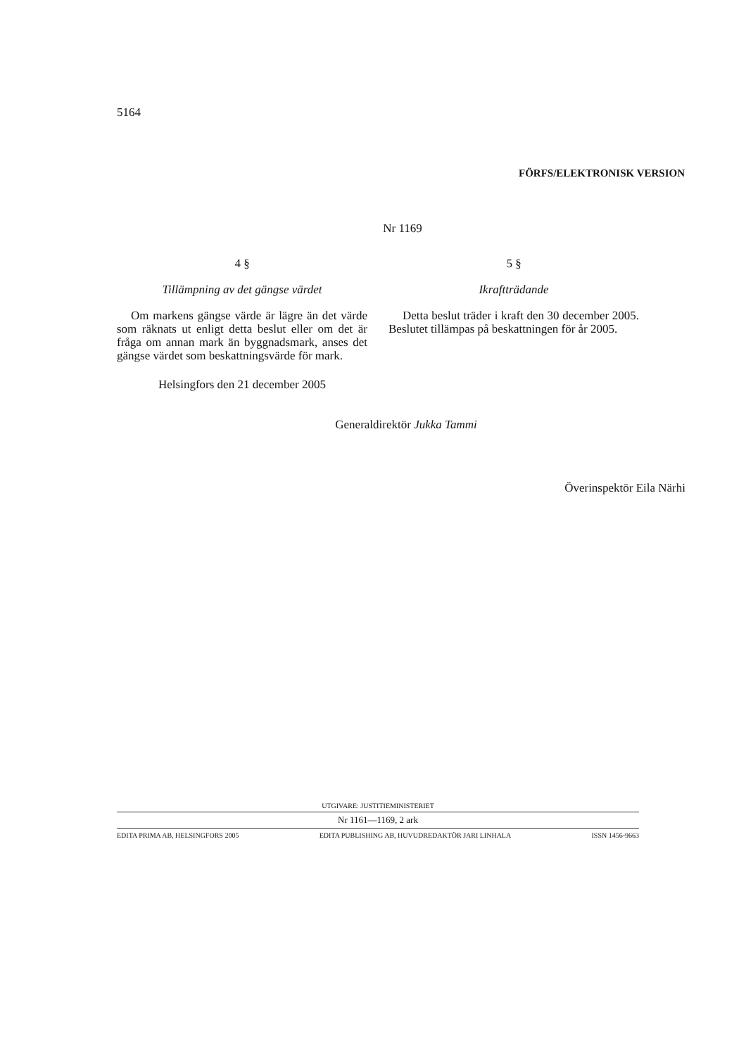5164
FÖRFS/ELEKTRONISK VERSION
Nr 1169
4 §
Tillämpning av det gängse värdet
Om markens gängse värde är lägre än det värde som räknats ut enligt detta beslut eller om det är fråga om annan mark än byggnadsmark, anses det gängse värdet som beskattningsvärde för mark.
Helsingfors den 21 december 2005
5 §
Ikraftträdande
Detta beslut träder i kraft den 30 december 2005. Beslutet tillämpas på beskattningen för år 2005.
Generaldirektör Jukka Tammi
Överinspektör Eila Närhi
UTGIVARE: JUSTITIEMINISTERIET
Nr 1161—1169, 2 ark
EDITA PRIMA AB, HELSINGFORS 2005 EDITA PUBLISHING AB, HUVUDREDAKTÖR JARI LINHALA ISSN 1456-9663